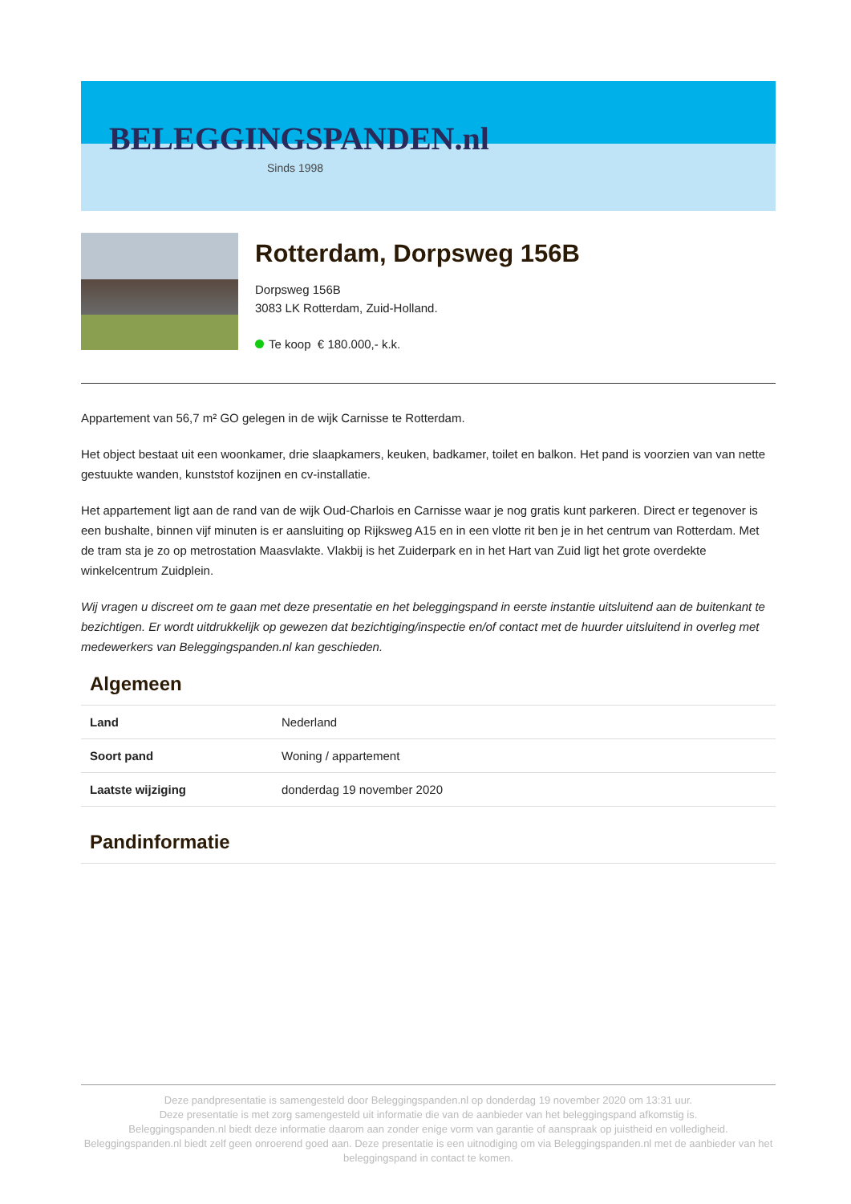BELEGGINGSPANDEN.nl
Sinds 1998
Rotterdam, Dorpsweg 156B
Dorpsweg 156B
3083 LK Rotterdam, Zuid-Holland.
Te koop € 180.000,- k.k.
Appartement van 56,7 m² GO gelegen in de wijk Carnisse te Rotterdam.
Het object bestaat uit een woonkamer, drie slaapkamers, keuken, badkamer, toilet en balkon. Het pand is voorzien van van nette gestuukte wanden, kunststof kozijnen en cv-installatie.
Het appartement ligt aan de rand van de wijk Oud-Charlois en Carnisse waar je nog gratis kunt parkeren. Direct er tegenover is een bushalte, binnen vijf minuten is er aansluiting op Rijksweg A15 en in een vlotte rit ben je in het centrum van Rotterdam. Met de tram sta je zo op metrostation Maasvlakte. Vlakbij is het Zuiderpark en in het Hart van Zuid ligt het grote overdekte winkelcentrum Zuidplein.
Wij vragen u discreet om te gaan met deze presentatie en het beleggingspand in eerste instantie uitsluitend aan de buitenkant te bezichtigen. Er wordt uitdrukkelijk op gewezen dat bezichtiging/inspectie en/of contact met de huurder uitsluitend in overleg met medewerkers van Beleggingspanden.nl kan geschieden.
Algemeen
| Land | Nederland |
| Soort pand | Woning / appartement |
| Laatste wijziging | donderdag 19 november 2020 |
Pandinformatie
Deze pandpresentatie is samengesteld door Beleggingspanden.nl op donderdag 19 november 2020 om 13:31 uur.
Deze presentatie is met zorg samengesteld uit informatie die van de aanbieder van het beleggingspand afkomstig is.
Beleggingspanden.nl biedt deze informatie daarom aan zonder enige vorm van garantie of aanspraak op juistheid en volledigheid.
Beleggingspanden.nl biedt zelf geen onroerend goed aan. Deze presentatie is een uitnodiging om via Beleggingspanden.nl met de aanbieder van het beleggingspand in contact te komen.